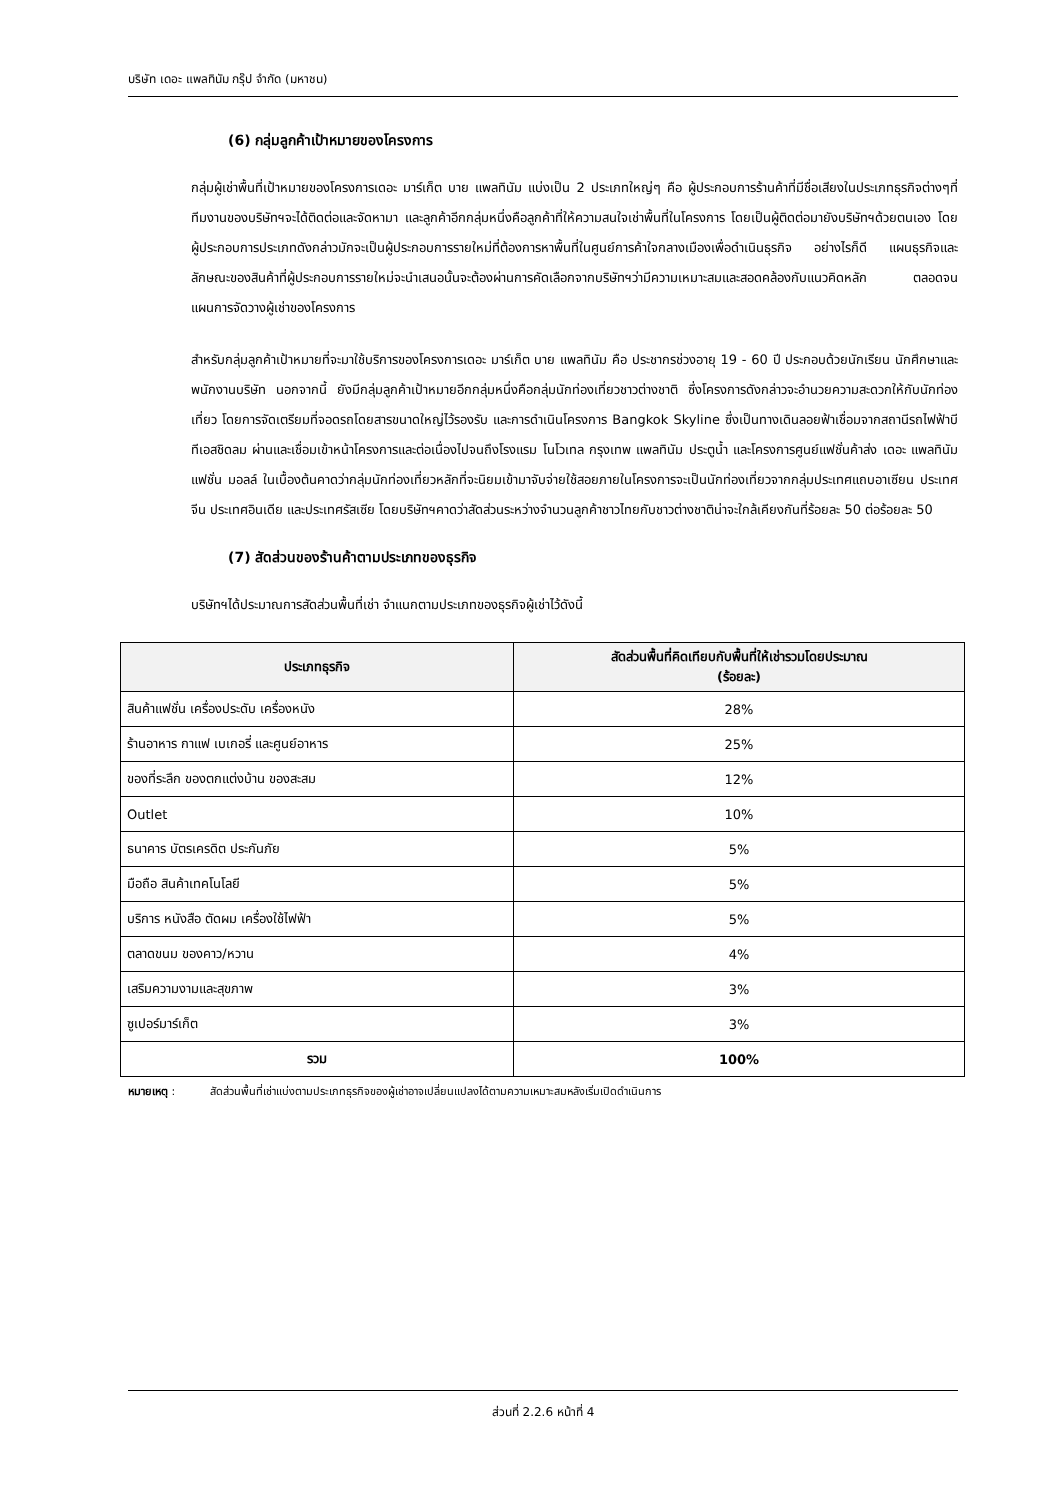บริษัท เดอะ แพลทินัม กรุ๊ป จำกัด (มหาชน)
(6) กลุ่มลูกค้าเป้าหมายของโครงการ
กลุ่มผู้เช่าพื้นที่เป้าหมายของโครงการเดอะ มาร์เก็ต บาย แพลทินัม แบ่งเป็น 2 ประเภทใหญ่ๆ คือ ผู้ประกอบการร้านค้าที่มีชื่อเสียงในประเภทธุรกิจต่างๆที่ทีมงานของบริษัทฯจะได้ติดต่อและจัดหามา และลูกค้าอีกกลุ่มหนึ่งคือลูกค้าที่ให้ความสนใจเช่าพื้นที่ในโครงการ โดยเป็นผู้ติดต่อมายังบริษัทฯด้วยตนเอง โดยผู้ประกอบการประเภทดังกล่าวมักจะเป็นผู้ประกอบการรายใหม่ที่ต้องการหาพื้นที่ในศูนย์การค้าใจกลางเมืองเพื่อดำเนินธุรกิจ อย่างไรก็ดี แผนธุรกิจและลักษณะของสินค้าที่ผู้ประกอบการรายใหม่จะนำเสนอนั้นจะต้องผ่านการคัดเลือกจากบริษัทฯว่ามีความเหมาะสมและสอดคล้องกับแนวคิดหลัก ตลอดจนแผนการจัดวางผู้เช่าของโครงการ
สำหรับกลุ่มลูกค้าเป้าหมายที่จะมาใช้บริการของโครงการเดอะ มาร์เก็ต บาย แพลทินัม คือ ประชากรช่วงอายุ 19 - 60 ปี ประกอบด้วยนักเรียน นักศึกษาและพนักงานบริษัท นอกจากนี้ ยังมีกลุ่มลูกค้าเป้าหมายอีกกลุ่มหนึ่งคือกลุ่มนักท่องเที่ยวชาวต่างชาติ ซึ่งโครงการดังกล่าวจะอำนวยความสะดวกให้กับนักท่องเที่ยว โดยการจัดเตรียมที่จอดรถโดยสารขนาดใหญ่ไว้รองรับ และการดำเนินโครงการ Bangkok Skyline ซึ่งเป็นทางเดินลอยฟ้าเชื่อมจากสถานีรถไฟฟ้าบีทีเอสชิดลม ผ่านและเชื่อมเข้าหน้าโครงการและต่อเนื่องไปจนถึงโรงแรม โนโวเทล กรุงเทพ แพลทินัม ประตูน้ำ และโครงการศูนย์แฟชั่นค้าส่ง เดอะ แพลทินัม แฟชั่น มอลล์ ในเบื้องต้นคาดว่ากลุ่มนักท่องเที่ยวหลักที่จะนิยมเข้ามาจับจ่ายใช้สอยภายในโครงการจะเป็นนักท่องเที่ยวจากกลุ่มประเทศแถบอาเซียน ประเทศจีน ประเทศอินเดีย และประเทศรัสเซีย โดยบริษัทฯคาดว่าสัดส่วนระหว่างจำนวนลูกค้าชาวไทยกับชาวต่างชาติน่าจะใกล้เคียงกันที่ร้อยละ 50 ต่อร้อยละ 50
(7) สัดส่วนของร้านค้าตามประเภทของธุรกิจ
บริษัทฯได้ประมาณการสัดส่วนพื้นที่เช่า จำแนกตามประเภทของธุรกิจผู้เช่าไว้ดังนี้
| ประเภทธุรกิจ | สัดส่วนพื้นที่คิดเทียบกับพื้นที่ให้เช่ารวมโดยประมาณ (ร้อยละ) |
| --- | --- |
| สินค้าแฟชั่น เครื่องประดับ เครื่องหนัง | 28% |
| ร้านอาหาร กาแฟ เบเกอรี่ และศูนย์อาหาร | 25% |
| ของที่ระลึก ของตกแต่งบ้าน ของสะสม | 12% |
| Outlet | 10% |
| ธนาคาร บัตรเครดิต ประกันภัย | 5% |
| มือถือ สินค้าเทคโนโลยี | 5% |
| บริการ หนังสือ ตัดผม เครื่องใช้ไฟฟ้า | 5% |
| ตลาดขนม ของคาว/หวาน | 4% |
| เสริมความงามและสุขภาพ | 3% |
| ซูเปอร์มาร์เก็ต | 3% |
| รวม | 100% |
หมายเหตุ : สัดส่วนพื้นที่เช่าแบ่งตามประเภทธุรกิจของผู้เช่าอาจเปลี่ยนแปลงได้ตามความเหมาะสมหลังเริ่มเปิดดำเนินการ
ส่วนที่ 2.2.6 หน้าที่ 4